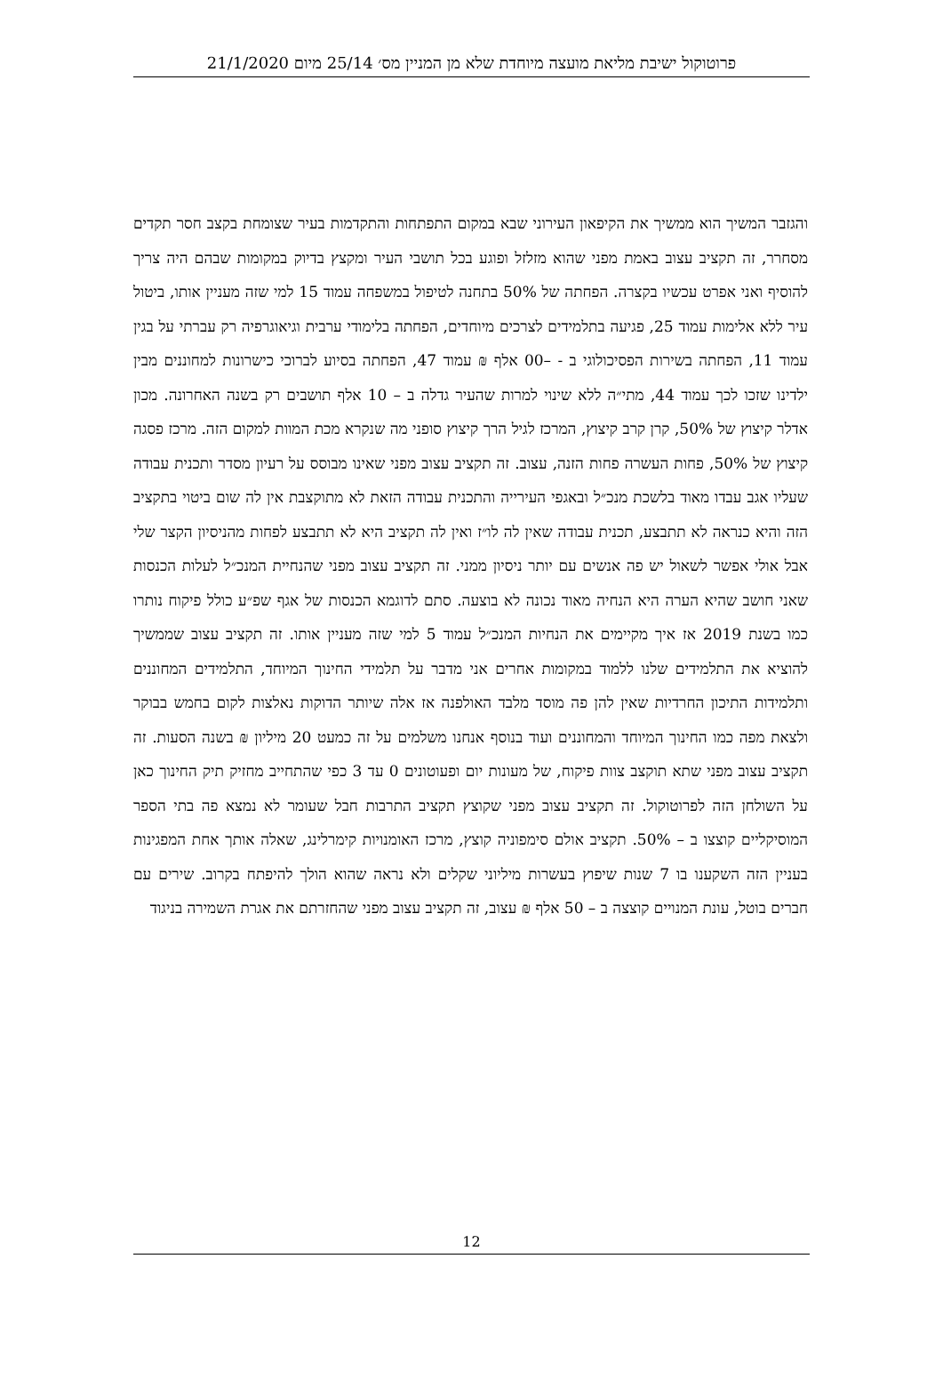פרוטוקול ישיבת מליאת מועצה מיוחדת שלא מן המניין מס׳ 25/14 מיום 21/1/2020
והגזבר המשיך הוא ממשיך את הקיפאון העירוני שבא במקום התפתחות והתקדמות בעיר שצומחת בקצב חסר תקדים מסחרר, זה תקציב עצוב באמת מפני שהוא מזלזל ופוגע בכל תושבי העיר ומקצץ בדיוק במקומות שבהם היה צריך להוסיף ואני אפרט עכשיו בקצרה. הפחתה של 50% בתחנה לטיפול במשפחה עמוד 15 למי שזה מעניין אותו, ביטול עיר ללא אלימות עמוד 25, פגיעה בתלמידים לצרכים מיוחדים, הפחתה בלימודי ערבית וגיאוגרפיה רק עברתי על בגין עמוד 11, הפחתה בשירות הפסיכולוגי ב - –00 אלף ₪ עמוד 47, הפחתה בסיוע לברוכי כישרונות למחוננים מבין ילדינו שזכו לכך עמוד 44, מתי״ה ללא שינוי למרות שהעיר גדלה ב – 10 אלף תושבים רק בשנה האחרונה. מכון אדלר קיצוץ של 50%, קרן קרב קיצוץ, המרכז לגיל הרך קיצוץ סופני מה שנקרא מכת המוות למקום הזה. מרכז פסגה קיצוץ של 50%, פחות העשרה פחות הזנה, עצוב. זה תקציב עצוב מפני שאינו מבוסס על רעיון מסדר ותכנית עבודה שעליו אגב עבדו מאוד בלשכת מנכ״ל ובאגפי העירייה והתכנית עבודה הזאת לא מתוקצבת אין לה שום ביטוי בתקציב הזה והיא כנראה לא תתבצע, תכנית עבודה שאין לה לו״ז ואין לה תקציב היא לא תתבצע לפחות מהניסיון הקצר שלי אבל אולי אפשר לשאול יש פה אנשים עם יותר ניסיון ממני. זה תקציב עצוב מפני שהנחיית המנכ״ל לעלות הכנסות שאני חושב שהיא הערה היא הנחיה מאוד נכונה לא בוצעה. סתם לדוגמא הכנסות של אגף שפ״ע כולל פיקוח נותרו כמו בשנת 2019 אז איך מקיימים את הנחיות המנכ״ל עמוד 5 למי שזה מעניין אותו. זה תקציב עצוב שממשיך להוציא את התלמידים שלנו ללמוד במקומות אחרים אני מדבר על תלמידי החינוך המיוחד, התלמידים המחוננים ותלמידות התיכון החרדיות שאין להן פה מוסד מלבד האולפנה אז אלה שיותר הדוקות נאלצות לקום בחמש בבוקר ולצאת מפה כמו החינוך המיוחד והמחוננים ועוד בנוסף אנחנו משלמים על זה כמעט 20 מיליון ₪ בשנה הסעות. זה תקציב עצוב מפני שתא תוקצב צוות פיקוח, של מעונות יום ופעוטונים 0 עד 3 כפי שהתחייב מחזיק תיק החינוך כאן על השולחן הזה לפרוטוקול. זה תקציב עצוב מפני שקוצץ תקציב התרבות חבל שעומר לא נמצא פה בתי הספר המוסיקליים קוצצו ב – 50%. תקציב אולם סימפוניה קוצץ, מרכז האומנויות קימרלינג, שאלה אותך אחת המפגינות בעניין הזה השקענו בו 7 שנות שיפוץ בעשרות מיליוני שקלים ולא נראה שהוא הולך להיפתח בקרוב. שירים עם חברים בוטל, עונת המנויים קוצצה ב – 50 אלף ₪ עצוב, זה תקציב עצוב מפני שהחזרתם את אגרת השמירה בניגוד
12